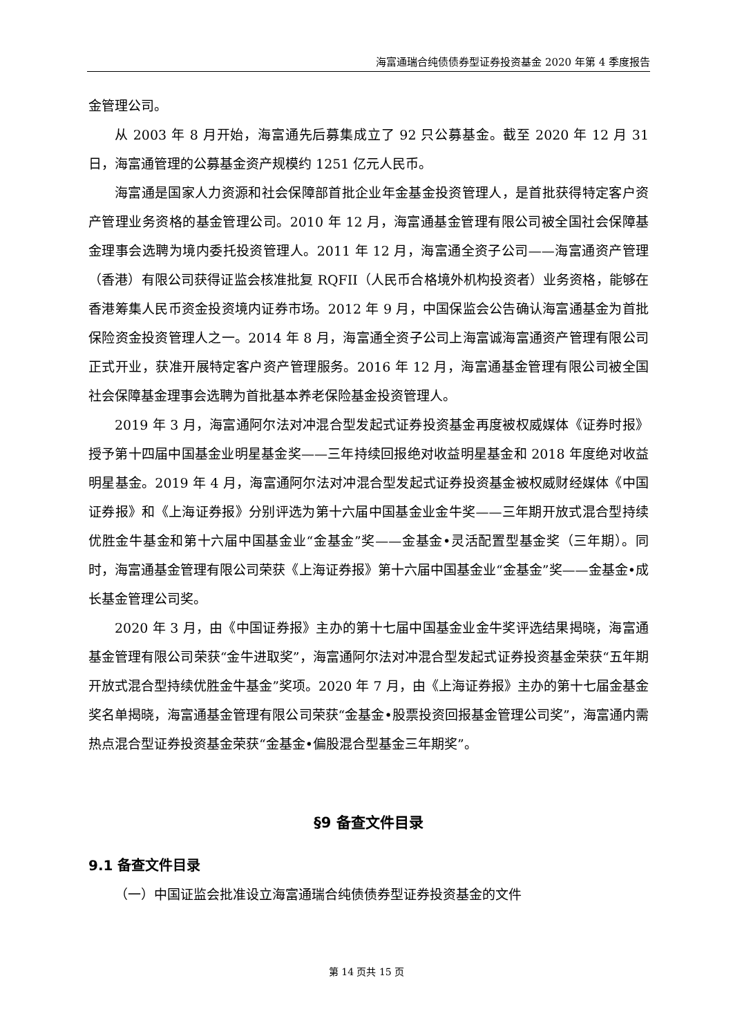海富通瑞合纯债债券型证券投资基金 2020 年第 4 季度报告
金管理公司。
从 2003 年 8 月开始，海富通先后募集成立了 92 只公募基金。截至 2020 年 12 月 31 日，海富通管理的公募基金资产规模约 1251 亿元人民币。
海富通是国家人力资源和社会保障部首批企业年金基金投资管理人，是首批获得特定客户资产管理业务资格的基金管理公司。2010 年 12 月，海富通基金管理有限公司被全国社会保障基金理事会选聘为境内委托投资管理人。2011 年 12 月，海富通全资子公司——海富通资产管理（香港）有限公司获得证监会核准批复 RQFII（人民币合格境外机构投资者）业务资格，能够在香港筹集人民币资金投资境内证券市场。2012 年 9 月，中国保监会公告确认海富通基金为首批保险资金投资管理人之一。2014 年 8 月，海富通全资子公司上海富诚海富通资产管理有限公司正式开业，获准开展特定客户资产管理服务。2016 年 12 月，海富通基金管理有限公司被全国社会保障基金理事会选聘为首批基本养老保险基金投资管理人。
2019 年 3 月，海富通阿尔法对冲混合型发起式证券投资基金再度被权威媒体《证券时报》授予第十四届中国基金业明星基金奖——三年持续回报绝对收益明星基金和 2018 年度绝对收益明星基金。2019 年 4 月，海富通阿尔法对冲混合型发起式证券投资基金被权威财经媒体《中国证券报》和《上海证券报》分别评选为第十六届中国基金业金牛奖——三年期开放式混合型持续优胜金牛基金和第十六届中国基金业“金基金”奖——金基金•灵活配置型基金奖（三年期）。同时，海富通基金管理有限公司荣获《上海证券报》第十六届中国基金业“金基金”奖——金基金•成长基金管理公司奖。
2020 年 3 月，由《中国证券报》主办的第十七届中国基金业金牛奖评选结果揭晓，海富通基金管理有限公司荣获“金牛进取奖”，海富通阿尔法对冲混合型发起式证券投资基金荣获“五年期开放式混合型持续优胜金牛基金”奖项。2020 年 7 月，由《上海证券报》主办的第十七届金基金奖名单揭晓，海富通基金管理有限公司荣获“金基金•股票投资回报基金管理公司奖”，海富通内需热点混合型证券投资基金荣获“金基金•偏股混合型基金三年期奖”。
§9 备查文件目录
9.1 备查文件目录
（一）中国证监会批准设立海富通瑞合纯债债券型证券投资基金的文件
第 14 页共 15 页